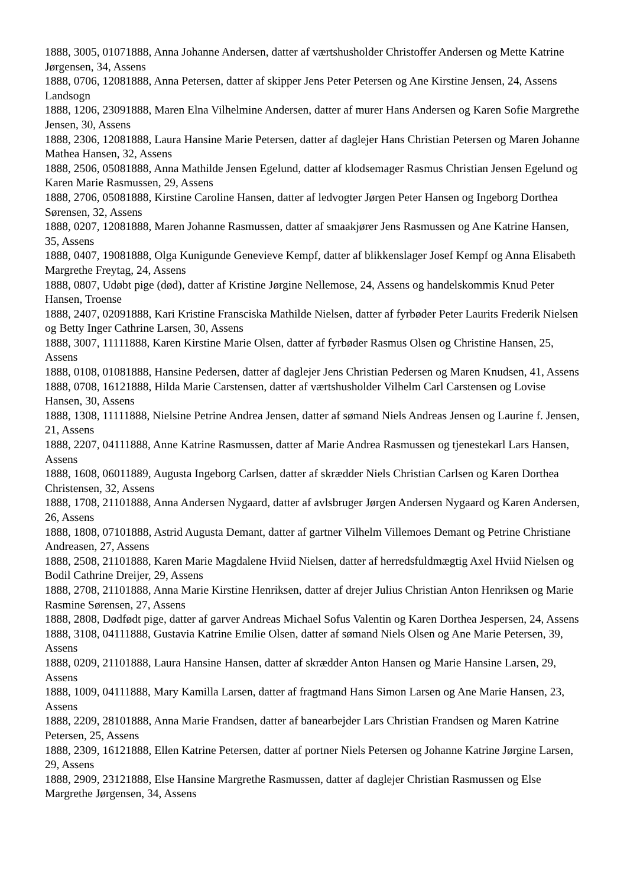1888, 3005, 01071888, Anna Johanne Andersen, datter af værtshusholder Christoffer Andersen og Mette Katrine Jørgensen, 34, Assens
1888, 0706, 12081888, Anna Petersen, datter af skipper Jens Peter Petersen og Ane Kirstine Jensen, 24, Assens Landsogn
1888, 1206, 23091888, Maren Elna Vilhelmine Andersen, datter af murer Hans Andersen og Karen Sofie Margrethe Jensen, 30, Assens
1888, 2306, 12081888, Laura Hansine Marie Petersen, datter af daglejer Hans Christian Petersen og Maren Johanne Mathea Hansen, 32, Assens
1888, 2506, 05081888, Anna Mathilde Jensen Egelund, datter af klodsemager Rasmus Christian Jensen Egelund og Karen Marie Rasmussen, 29, Assens
1888, 2706, 05081888, Kirstine Caroline Hansen, datter af ledvogter Jørgen Peter Hansen og Ingeborg Dorthea Sørensen, 32, Assens
1888, 0207, 12081888, Maren Johanne Rasmussen, datter af smaakjører Jens Rasmussen og Ane Katrine Hansen, 35, Assens
1888, 0407, 19081888, Olga Kunigunde Genevieve Kempf, datter af blikkenslager Josef Kempf og Anna Elisabeth Margrethe Freytag, 24, Assens
1888, 0807, Udøbt pige (død), datter af Kristine Jørgine Nellemose, 24, Assens og handelskommis Knud Peter Hansen, Troense
1888, 2407, 02091888, Kari Kristine Fransciska Mathilde Nielsen, datter af fyrbøder Peter Laurits Frederik Nielsen og Betty Inger Cathrine Larsen, 30, Assens
1888, 3007, 11111888, Karen Kirstine Marie Olsen, datter af fyrbøder Rasmus Olsen og Christine Hansen, 25, Assens
1888, 0108, 01081888, Hansine Pedersen, datter af daglejer Jens Christian Pedersen og Maren Knudsen, 41, Assens
1888, 0708, 16121888, Hilda Marie Carstensen, datter af værtshusholder Vilhelm Carl Carstensen og Lovise Hansen, 30, Assens
1888, 1308, 11111888, Nielsine Petrine Andrea Jensen, datter af sømand Niels Andreas Jensen og Laurine f. Jensen, 21, Assens
1888, 2207, 04111888, Anne Katrine Rasmussen, datter af Marie Andrea Rasmussen og tjenestekarl Lars Hansen, Assens
1888, 1608, 06011889, Augusta Ingeborg Carlsen, datter af skrædder Niels Christian Carlsen og Karen Dorthea Christensen, 32, Assens
1888, 1708, 21101888, Anna Andersen Nygaard, datter af avlsbruger Jørgen Andersen Nygaard og Karen Andersen, 26, Assens
1888, 1808, 07101888, Astrid Augusta Demant, datter af gartner Vilhelm Villemoes Demant og Petrine Christiane Andreasen, 27, Assens
1888, 2508, 21101888, Karen Marie Magdalene Hviid Nielsen, datter af herredsfuldmægtig Axel Hviid Nielsen og Bodil Cathrine Dreijer, 29, Assens
1888, 2708, 21101888, Anna Marie Kirstine Henriksen, datter af drejer Julius Christian Anton Henriksen og Marie Rasmine Sørensen, 27, Assens
1888, 2808, Dødfødt pige, datter af garver Andreas Michael Sofus Valentin og Karen Dorthea Jespersen, 24, Assens
1888, 3108, 04111888, Gustavia Katrine Emilie Olsen, datter af sømand Niels Olsen og Ane Marie Petersen, 39, Assens
1888, 0209, 21101888, Laura Hansine Hansen, datter af skrædder Anton Hansen og Marie Hansine Larsen, 29, Assens
1888, 1009, 04111888, Mary Kamilla Larsen, datter af fragtmand Hans Simon Larsen og Ane Marie Hansen, 23, Assens
1888, 2209, 28101888, Anna Marie Frandsen, datter af banearbejder Lars Christian Frandsen og Maren Katrine Petersen, 25, Assens
1888, 2309, 16121888, Ellen Katrine Petersen, datter af portner Niels Petersen og Johanne Katrine Jørgine Larsen, 29, Assens
1888, 2909, 23121888, Else Hansine Margrethe Rasmussen, datter af daglejer Christian Rasmussen og Else Margrethe Jørgensen, 34, Assens